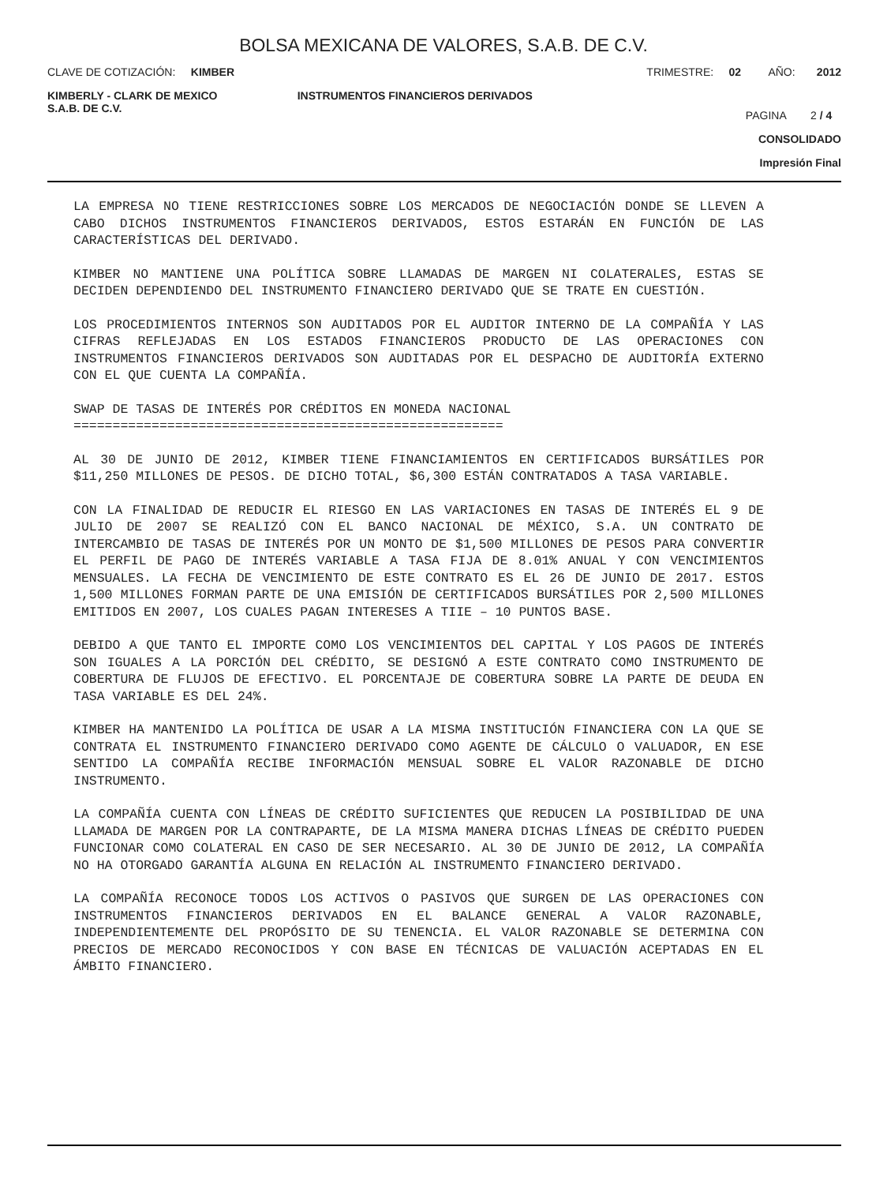BOLSA MEXICANA DE VALORES, S.A.B. DE C.V.
CLAVE DE COTIZACIÓN: KIMBER
TRIMESTRE: 02 AÑO: 2012
KIMBERLY - CLARK DE MEXICO
S.A.B. DE C.V.
INSTRUMENTOS FINANCIEROS DERIVADOS
PAGINA 2 / 4
CONSOLIDADO
Impresión Final
LA EMPRESA NO TIENE RESTRICCIONES SOBRE LOS MERCADOS DE NEGOCIACIÓN DONDE SE LLEVEN A CABO DICHOS INSTRUMENTOS FINANCIEROS DERIVADOS, ESTOS ESTARÁN EN FUNCIÓN DE LAS CARACTERÍSTICAS DEL DERIVADO.
KIMBER NO MANTIENE UNA POLÍTICA SOBRE LLAMADAS DE MARGEN NI COLATERALES, ESTAS SE DECIDEN DEPENDIENDO DEL INSTRUMENTO FINANCIERO DERIVADO QUE SE TRATE EN CUESTIÓN.
LOS PROCEDIMIENTOS INTERNOS SON AUDITADOS POR EL AUDITOR INTERNO DE LA COMPAÑÍA Y LAS CIFRAS REFLEJADAS EN LOS ESTADOS FINANCIEROS PRODUCTO DE LAS OPERACIONES CON INSTRUMENTOS FINANCIEROS DERIVADOS SON AUDITADAS POR EL DESPACHO DE AUDITORÍA EXTERNO CON EL QUE CUENTA LA COMPAÑÍA.
SWAP DE TASAS DE INTERÉS POR CRÉDITOS EN MONEDA NACIONAL
=======================================================
AL 30 DE JUNIO DE 2012, KIMBER TIENE FINANCIAMIENTOS EN CERTIFICADOS BURSÁTILES POR $11,250 MILLONES DE PESOS. DE DICHO TOTAL, $6,300 ESTÁN CONTRATADOS A TASA VARIABLE.
CON LA FINALIDAD DE REDUCIR EL RIESGO EN LAS VARIACIONES EN TASAS DE INTERÉS EL 9 DE JULIO DE 2007 SE REALIZÓ CON EL BANCO NACIONAL DE MÉXICO, S.A. UN CONTRATO DE INTERCAMBIO DE TASAS DE INTERÉS POR UN MONTO DE $1,500 MILLONES DE PESOS PARA CONVERTIR EL PERFIL DE PAGO DE INTERÉS VARIABLE A TASA FIJA DE 8.01% ANUAL Y CON VENCIMIENTOS MENSUALES. LA FECHA DE VENCIMIENTO DE ESTE CONTRATO ES EL 26 DE JUNIO DE 2017. ESTOS 1,500 MILLONES FORMAN PARTE DE UNA EMISIÓN DE CERTIFICADOS BURSÁTILES POR 2,500 MILLONES EMITIDOS EN 2007, LOS CUALES PAGAN INTERESES A TIIE – 10 PUNTOS BASE.
DEBIDO A QUE TANTO EL IMPORTE COMO LOS VENCIMIENTOS DEL CAPITAL Y LOS PAGOS DE INTERÉS SON IGUALES A LA PORCIÓN DEL CRÉDITO, SE DESIGNÓ A ESTE CONTRATO COMO INSTRUMENTO DE COBERTURA DE FLUJOS DE EFECTIVO. EL PORCENTAJE DE COBERTURA SOBRE LA PARTE DE DEUDA EN TASA VARIABLE ES DEL 24%.
KIMBER HA MANTENIDO LA POLÍTICA DE USAR A LA MISMA INSTITUCIÓN FINANCIERA CON LA QUE SE CONTRATA EL INSTRUMENTO FINANCIERO DERIVADO COMO AGENTE DE CÁLCULO O VALUADOR, EN ESE SENTIDO LA COMPAÑÍA RECIBE INFORMACIÓN MENSUAL SOBRE EL VALOR RAZONABLE DE DICHO INSTRUMENTO.
LA COMPAÑÍA CUENTA CON LÍNEAS DE CRÉDITO SUFICIENTES QUE REDUCEN LA POSIBILIDAD DE UNA LLAMADA DE MARGEN POR LA CONTRAPARTE, DE LA MISMA MANERA DICHAS LÍNEAS DE CRÉDITO PUEDEN FUNCIONAR COMO COLATERAL EN CASO DE SER NECESARIO. AL 30 DE JUNIO DE 2012, LA COMPAÑÍA NO HA OTORGADO GARANTÍA ALGUNA EN RELACIÓN AL INSTRUMENTO FINANCIERO DERIVADO.
LA COMPAÑÍA RECONOCE TODOS LOS ACTIVOS O PASIVOS QUE SURGEN DE LAS OPERACIONES CON INSTRUMENTOS FINANCIEROS DERIVADOS EN EL BALANCE GENERAL A VALOR RAZONABLE, INDEPENDIENTEMENTE DEL PROPÓSITO DE SU TENENCIA. EL VALOR RAZONABLE SE DETERMINA CON PRECIOS DE MERCADO RECONOCIDOS Y CON BASE EN TÉCNICAS DE VALUACIÓN ACEPTADAS EN EL ÁMBITO FINANCIERO.